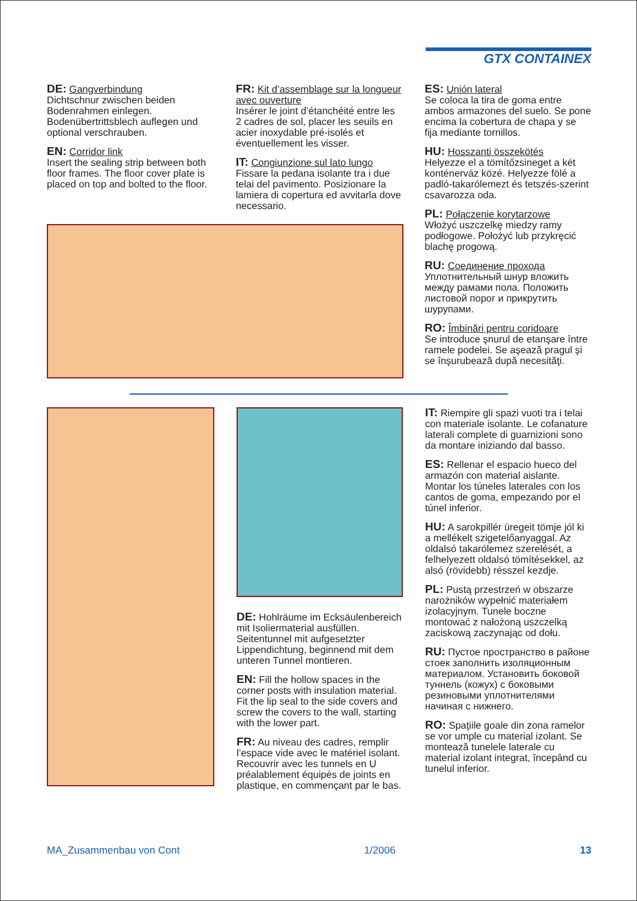GTX CONTAINEX
DE: Gangverbindung
Dichtschnur zwischen beiden Bodenrahmen einlegen. Bodenübertrittsblech auflegen und optional verschrauben.
EN: Corridor link
Insert the sealing strip between both floor frames. The floor cover plate is placed on top and bolted to the floor.
FR: Kit d’assemblage sur la longueur avec ouverture
Insérer le joint d’étanchéité entre les 2 cadres de sol, placer les seuils en acier inoxydable pré-isolés et éventuellement les visser.
IT: Congiunzione sul lato lungo
Fissare la pedana isolante tra i due telai del pavimento. Posizionare la lamiera di copertura ed avvitarla dove necessario.
ES: Unión lateral
Se coloca la tira de goma entre ambos armazones del suelo. Se pone encima la cobertura de chapa y se fija mediante tornillos.
HU: Hosszanti összekötés
Helyezze el a tömítőzsineget a két konténerváz közé. Helyezze fölé a padló-takarólemezt és tetszés-szerint csavarozza oda.
PL: Połączenie korytarzowe
Włożyć uszczelkę miedzy ramy podłogowe. Położyć lub przykręcić blachę progową.
RU: Соединение прохода
Уплотнительный шнур вложить между рамами пола. Положить листовой порог и прикрутить шурупами.
RO: Îmbinări pentru coridoare
Se introduce şnurul de etanşare între ramele podelei. Se aşează pragul şi se înşurubează după necesităţi.
DE: Hohlräume im Ecksäulenbereich mit Isoliermaterial ausfüllen. Seitentunnel mit aufgesetzter Lippendichtung, beginnend mit dem unteren Tunnel montieren.
EN: Fill the hollow spaces in the corner posts with insulation material. Fit the lip seal to the side covers and screw the covers to the wall, starting with the lower part.
FR: Au niveau des cadres, remplir l’espace vide avec le matériel isolant. Recouvrir avec les tunnels en U préalablement équipés de joints en plastique, en commençant par le bas.
IT: Riempire gli spazi vuoti tra i telai con materiale isolante. Le cofanature laterali complete di guarnizioni sono da montare iniziando dal basso.
ES: Rellenar el espacio hueco del armazón con material aislante. Montar los túneles laterales con los cantos de goma, empezando por el túnel inferior.
HU: A sarokpillér üregeit tömje jól ki a mellékelt szigetelőanyaggal. Az oldalsó takarólemez szerelését, a felhelyezett oldalsó tömítésekkel, az alsó (rövidebb) résszel kezdje.
PL: Pustą przestrzeń w obszarze narożników wypełnić materiałem izolacyjnym. Tunele boczne montować z nałożoną uszczelką zaciskową zaczynając od dołu.
RU: Пустое пространство в районе стоек заполнить изоляционным материалом. Установить боковой туннель (кожух) с боковыми резиновыми уплотнителями начиная с нижнего.
RO: Spaţiile goale din zona ramelor se vor umple cu material izolant. Se montează tunelele laterale cu material izolant integrat, începând cu tunelul inferior.
MA_Zusammenbau von Cont 1/2006 13